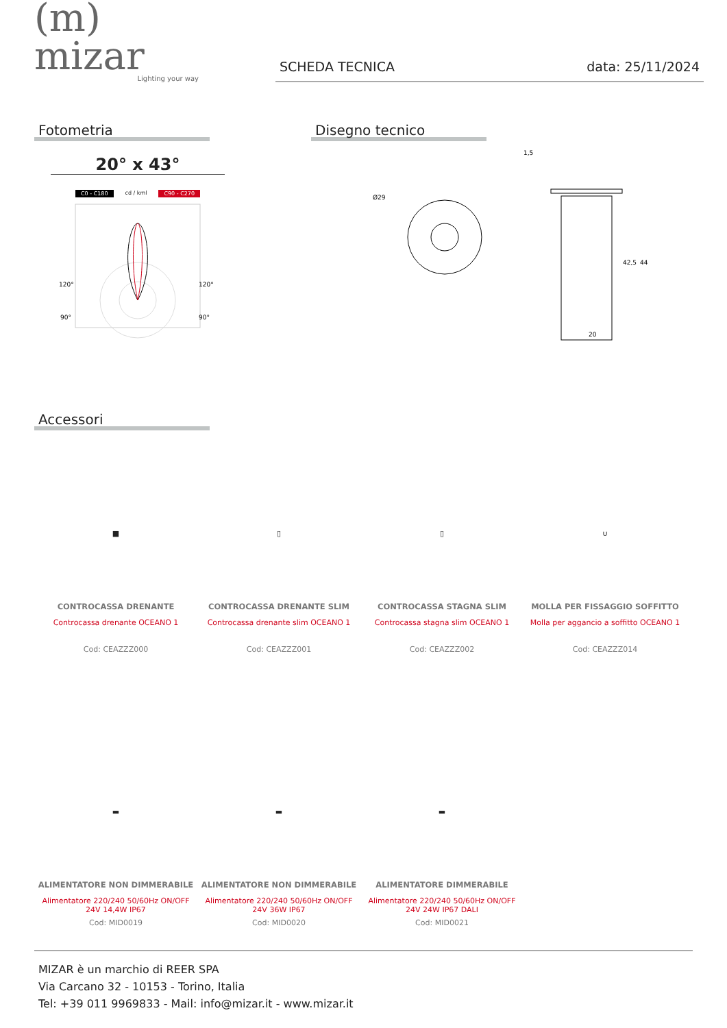(m) mizar
Lighting your way
SCHEDA TECNICA data: 25/11/2024
Fotometria
20° x 43°
C0 - C180 cd / kml C90 - C270
120°
120°
90°
90°
Disegno tecnico
Ø29
20
44
42,5
1,5
Accessori
■
CONTROCASSA DRENANTE
Controcassa drenante OCEANO 1
Cod: CEAZZZ000
▯
CONTROCASSA DRENANTE SLIM
Controcassa drenante slim OCEANO 1
Cod: CEAZZZ001
▯
CONTROCASSA STAGNA SLIM
Controcassa stagna slim OCEANO 1
Cod: CEAZZZ002
∪
MOLLA PER FISSAGGIO SOFFITTO
Molla per aggancio a soffitto OCEANO 1
Cod: CEAZZZ014
▬
ALIMENTATORE NON DIMMERABILE
Alimentatore 220/240 50/60Hz ON/OFF
24V 14,4W IP67
Cod: MID0019
▬
ALIMENTATORE NON DIMMERABILE
Alimentatore 220/240 50/60Hz ON/OFF
24V 36W IP67
Cod: MID0020
▬
ALIMENTATORE DIMMERABILE
Alimentatore 220/240 50/60Hz ON/OFF
24V 24W IP67 DALI
Cod: MID0021
MIZAR è un marchio di REER SPA
Via Carcano 32 - 10153 - Torino, Italia
Tel: +39 011 9969833 - Mail: info@mizar.it - www.mizar.it